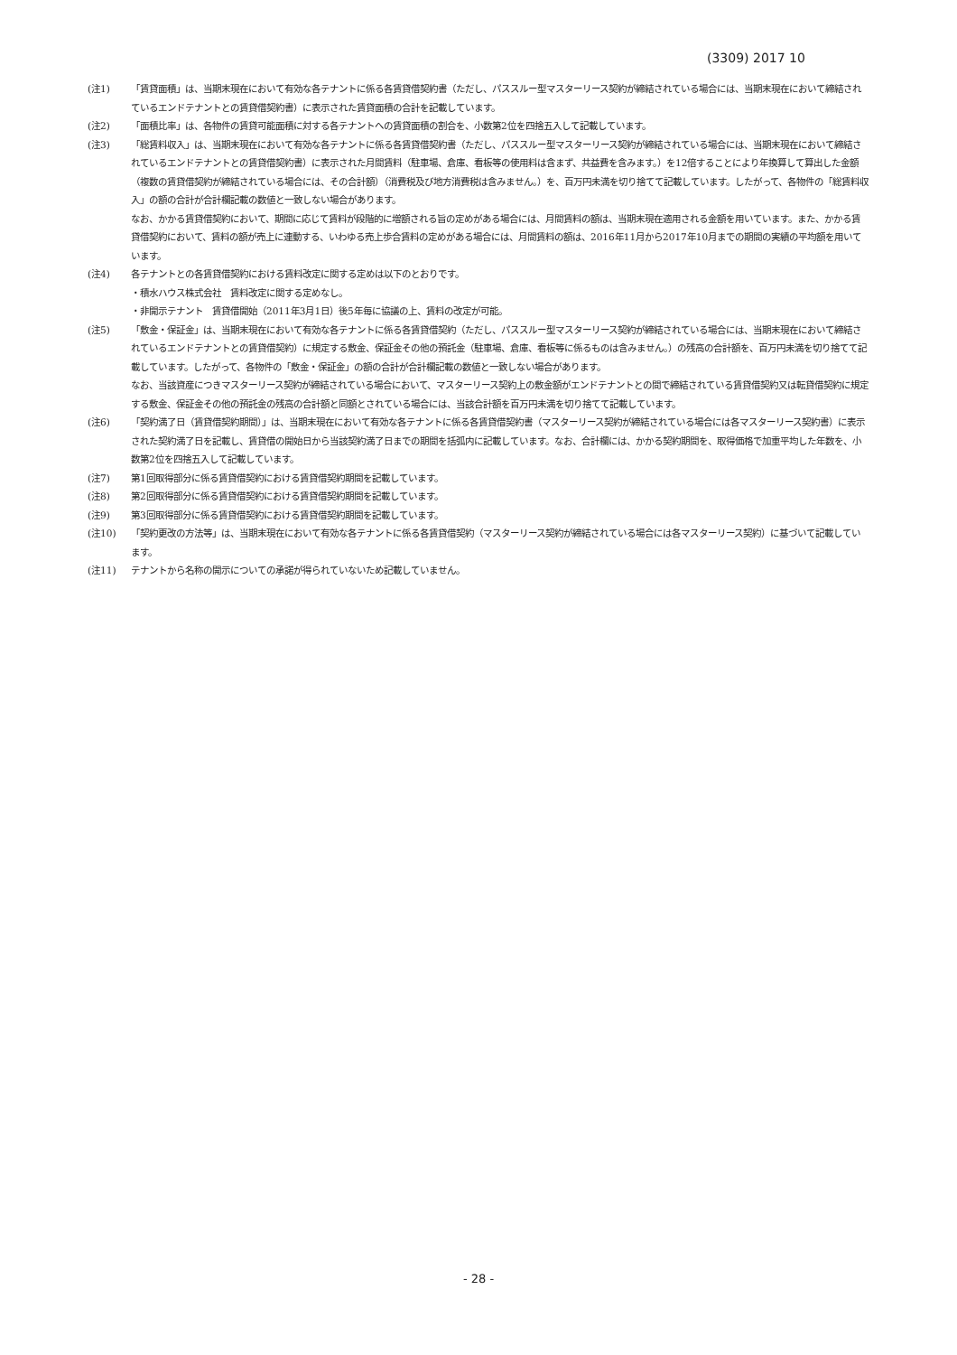(3309) 2017 10
(注1) 「賃貸面積」は、当期末現在において有効な各テナントに係る各賃貸借契約書（ただし、パススルー型マスターリース契約が締結されている場合には、当期末現在において締結されているエンドテナントとの賃貸借契約書）に表示された賃貸面積の合計を記載しています。
(注2) 「面積比率」は、各物件の賃貸可能面積に対する各テナントへの賃貸面積の割合を、小数第2位を四捨五入して記載しています。
(注3) 「総賃料収入」は、当期末現在において有効な各テナントに係る各賃貸借契約書（ただし、パススルー型マスターリース契約が締結されている場合には、当期末現在において締結されているエンドテナントとの賃貸借契約書）に表示された月間賃料（駐車場、倉庫、看板等の使用料は含まず、共益費を含みます。）を12倍することにより年換算して算出した金額（複数の賃貸借契約が締結されている場合には、その合計額）（消費税及び地方消費税は含みません。）を、百万円未満を切り捨てて記載しています。したがって、各物件の「総賃料収入」の額の合計が合計欄記載の数値と一致しない場合があります。
なお、かかる賃貸借契約において、期間に応じて賃料が段階的に増額される旨の定めがある場合には、月間賃料の額は、当期末現在適用される金額を用いています。また、かかる賃貸借契約において、賃料の額が売上に連動する、いわゆる売上歩合賃料の定めがある場合には、月間賃料の額は、2016年11月から2017年10月までの期間の実績の平均額を用いています。
(注4) 各テナントとの各賃貸借契約における賃料改定に関する定めは以下のとおりです。
・積水ハウス株式会社　賃料改定に関する定めなし。
・非開示テナント　賃貸借開始（2011年3月1日）後5年毎に協議の上、賃料の改定が可能。
(注5) 「敷金・保証金」は、当期末現在において有効な各テナントに係る各賃貸借契約（ただし、パススルー型マスターリース契約が締結されている場合には、当期末現在において締結されているエンドテナントとの賃貸借契約）に規定する敷金、保証金その他の預託金（駐車場、倉庫、看板等に係るものは含みません。）の残高の合計額を、百万円未満を切り捨てて記載しています。したがって、各物件の「敷金・保証金」の額の合計が合計欄記載の数値と一致しない場合があります。
なお、当該資産につきマスターリース契約が締結されている場合において、マスターリース契約上の敷金額がエンドテナントとの間で締結されている賃貸借契約又は転貸借契約に規定する敷金、保証金その他の預託金の残高の合計額と同額とされている場合には、当該合計額を百万円未満を切り捨てて記載しています。
(注6) 「契約満了日（賃貸借契約期間）」は、当期末現在において有効な各テナントに係る各賃貸借契約書（マスターリース契約が締結されている場合には各マスターリース契約書）に表示された契約満了日を記載し、賃貸借の開始日から当該契約満了日までの期間を括弧内に記載しています。なお、合計欄には、かかる契約期間を、取得価格で加重平均した年数を、小数第2位を四捨五入して記載しています。
(注7) 第1回取得部分に係る賃貸借契約における賃貸借契約期間を記載しています。
(注8) 第2回取得部分に係る賃貸借契約における賃貸借契約期間を記載しています。
(注9) 第3回取得部分に係る賃貸借契約における賃貸借契約期間を記載しています。
(注10) 「契約更改の方法等」は、当期末現在において有効な各テナントに係る各賃貸借契約（マスターリース契約が締結されている場合には各マスターリース契約）に基づいて記載しています。
(注11) テナントから名称の開示についての承諾が得られていないため記載していません。
- 28 -